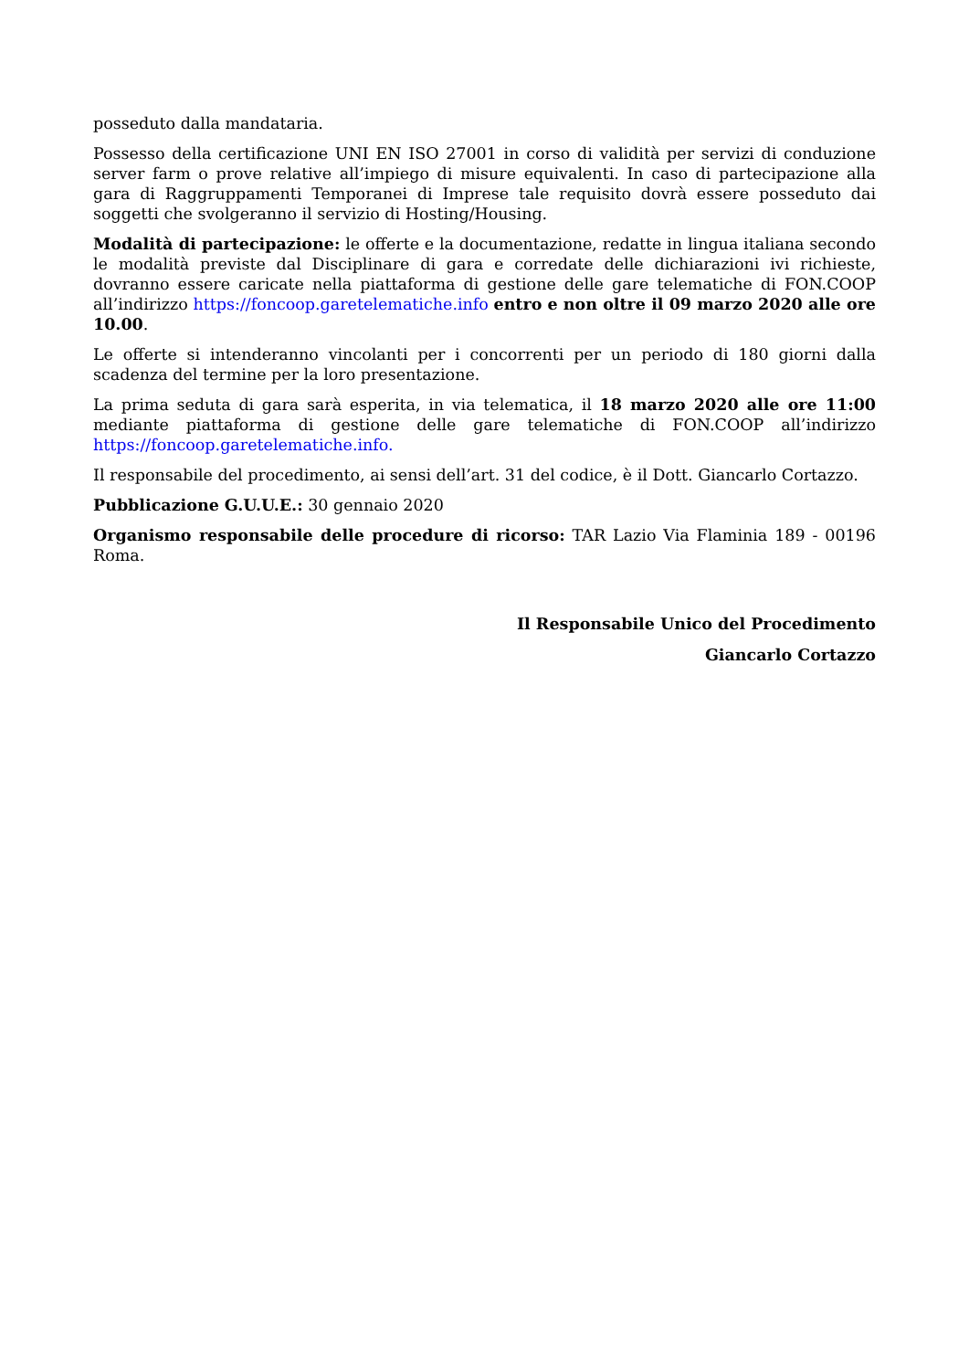posseduto dalla mandataria.
Possesso della certificazione UNI EN ISO 27001 in corso di validità per servizi di conduzione server farm o prove relative all’impiego di misure equivalenti. In caso di partecipazione alla gara di Raggruppamenti Temporanei di Imprese tale requisito dovrà essere posseduto dai soggetti che svolgeranno il servizio di Hosting/Housing.
Modalità di partecipazione: le offerte e la documentazione, redatte in lingua italiana secondo le modalità previste dal Disciplinare di gara e corredate delle dichiarazioni ivi richieste, dovranno essere caricate nella piattaforma di gestione delle gare telematiche di FON.COOP all’indirizzo https://foncoop.garetelematiche.info entro e non oltre il 09 marzo 2020 alle ore 10.00.
Le offerte si intenderanno vincolanti per i concorrenti per un periodo di 180 giorni dalla scadenza del termine per la loro presentazione.
La prima seduta di gara sarà esperita, in via telematica, il 18 marzo 2020 alle ore 11:00 mediante piattaforma di gestione delle gare telematiche di FON.COOP all’indirizzo https://foncoop.garetelematiche.info.
Il responsabile del procedimento, ai sensi dell’art. 31 del codice, è il Dott. Giancarlo Cortazzo.
Pubblicazione G.U.U.E.: 30 gennaio 2020
Organismo responsabile delle procedure di ricorso: TAR Lazio Via Flaminia 189 - 00196 Roma.
Il Responsabile Unico del Procedimento
Giancarlo Cortazzo